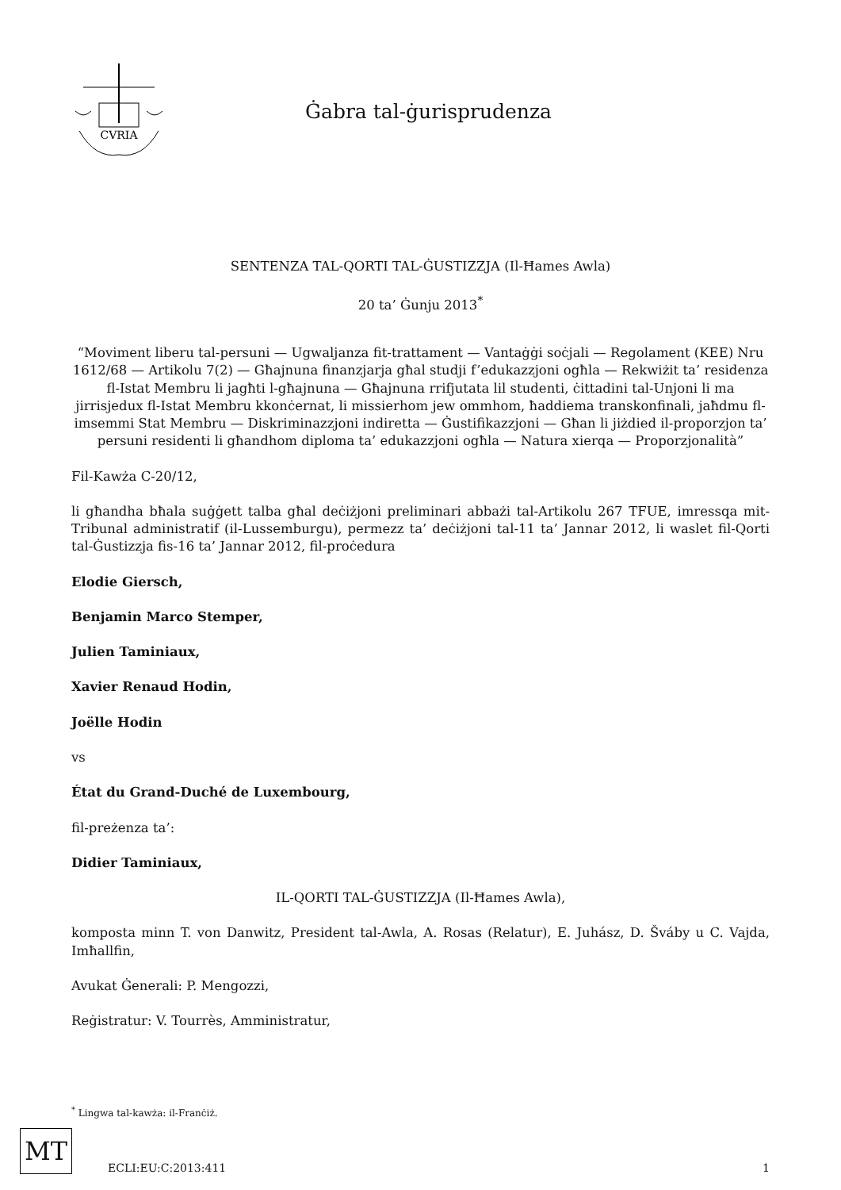CVRIA
Ġabra tal-ġurisprudenza
SENTENZA TAL-QORTI TAL-ĠUSTIZZJA (Il-Ħames Awla)
20 ta’ Ġunju 2013<sup>*</sup>
“Moviment liberu tal-persuni — Ugwaljanza fit-trattament — Vantaġġi soċjali — Regolament (KEE) Nru 1612/68 — Artikolu 7(2) — Għajnuna finanzjarja għal studji f’edukazzjoni ogħla — Rekwiżit ta’ residenza fl-Istat Membru li jagħti l-għajnuna — Għajnuna rrifjutata lil studenti, ċittadini tal-Unjoni li ma jirrisjedux fl-Istat Membru kkonċernat, li missierhom jew ommhom, ħaddiema transkonfinali, jaħdmu fl-imsemmi Stat Membru — Diskriminazzjoni indiretta — Ġustifikazzjoni — Għan li jiżdied il-proporzjon ta’ persuni residenti li għandhom diploma ta’ edukazzjoni ogħla — Natura xierqa — Proporzjonalità”
Fil-Kawża C-20/12,
li għandha bħala suġġett talba għal deċiżjoni preliminari abbażi tal-Artikolu 267 TFUE, imressqa mit-Tribunal administratif (il-Lussemburgu), permezz ta’ deċiżjoni tal-11 ta’ Jannar 2012, li waslet fil-Qorti tal-Ġustizzja fis-16 ta’ Jannar 2012, fil-proċedura
Elodie Giersch,
Benjamin Marco Stemper,
Julien Taminiaux,
Xavier Renaud Hodin,
Joëlle Hodin
vs
État du Grand-Duché de Luxembourg,
fil-preżenza ta’:
Didier Taminiaux,
IL-QORTI TAL-ĠUSTIZZJA (Il-Ħames Awla),
komposta minn T. von Danwitz, President tal-Awla, A. Rosas (Relatur), E. Juhász, D. Šváby u C. Vajda, Imħallfin,
Avukat Ġenerali: P. Mengozzi,
Reġistratur: V. Tourrès, Amministratur,
<sup>*</sup> Lingwa tal-kawża: il-Franċiż.
MT
ECLI:EU:C:2013:411
1